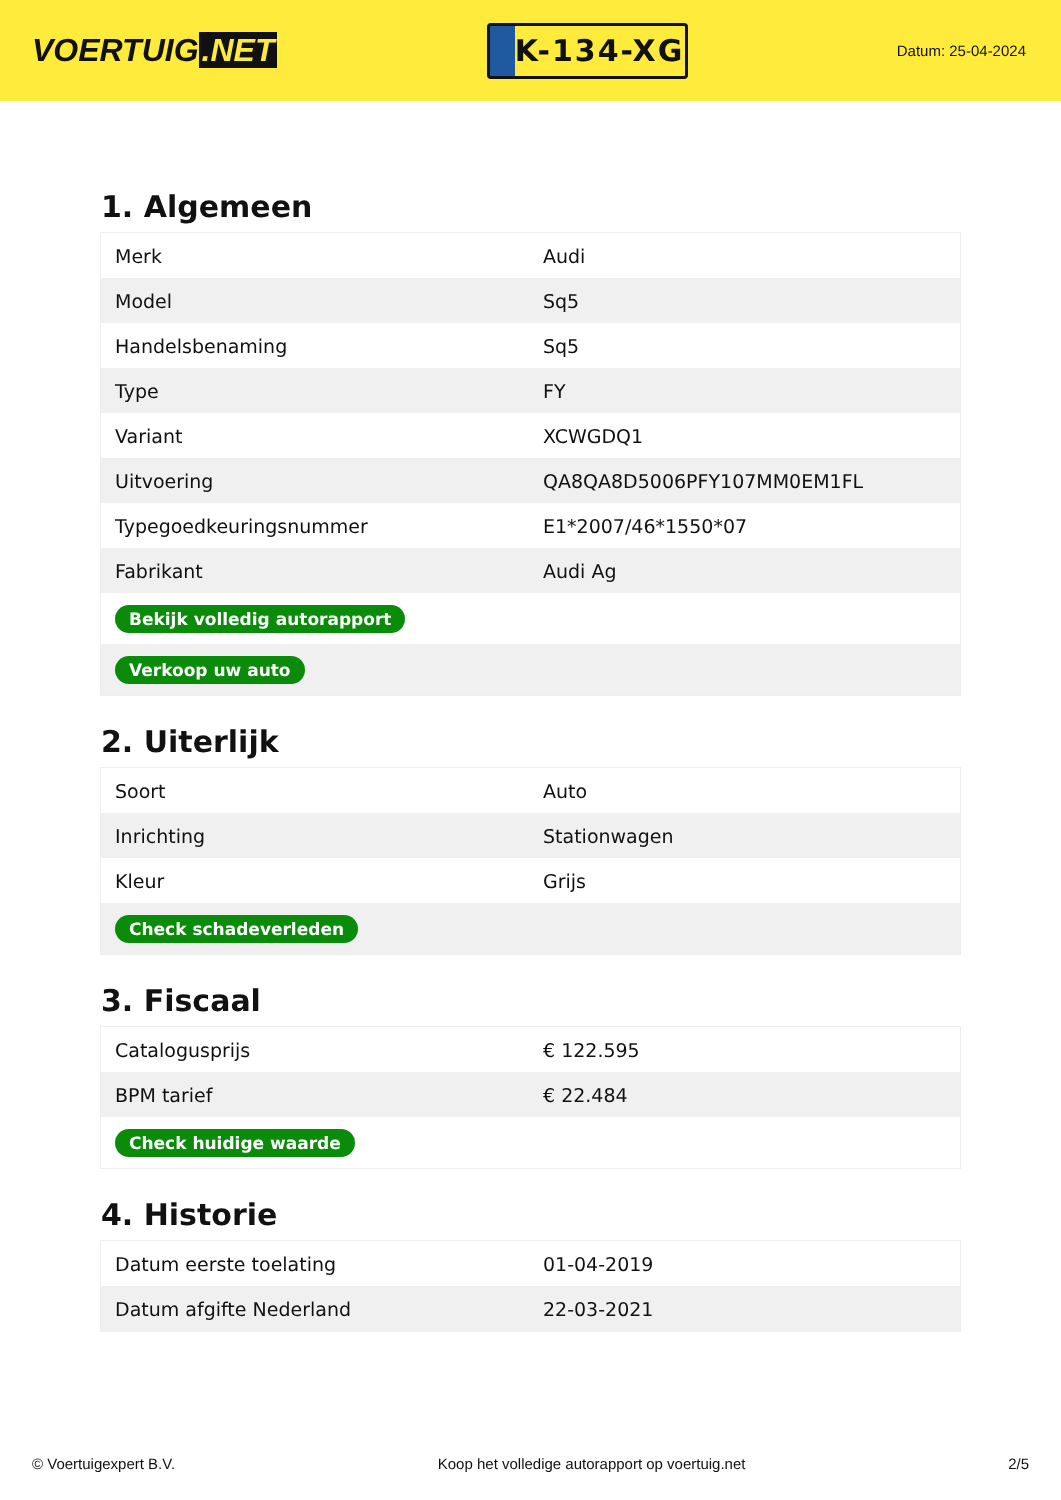VOERTUIG.NET
K-134-XG
Datum: 25-04-2024
1. Algemeen
| Merk | Audi |
| Model | Sq5 |
| Handelsbenaming | Sq5 |
| Type | FY |
| Variant | XCWGDQ1 |
| Uitvoering | QA8QA8D5006PFY107MM0EM1FL |
| Typegoedkeuringsnummer | E1*2007/46*1550*07 |
| Fabrikant | Audi Ag |
| Bekijk volledig autorapport | |
| Verkoop uw auto | |
2. Uiterlijk
| Soort | Auto |
| Inrichting | Stationwagen |
| Kleur | Grijs |
| Check schadeverleden | |
3. Fiscaal
| Catalogusprijs | € 122.595 |
| BPM tarief | € 22.484 |
| Check huidige waarde | |
4. Historie
| Datum eerste toelating | 01-04-2019 |
| Datum afgifte Nederland | 22-03-2021 |
© Voertuigexpert B.V. Koop het volledige autorapport op voertuig.net 2/5